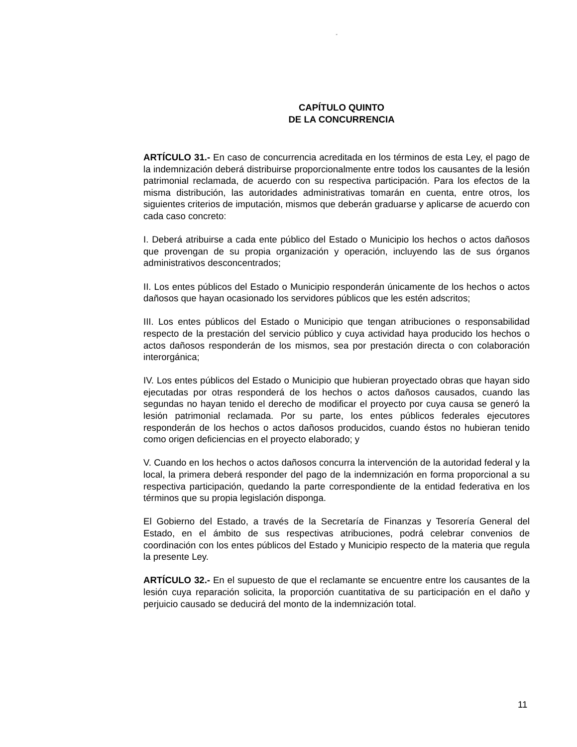“
CAPÍTULO QUINTO
DE LA CONCURRENCIA
ARTÍCULO 31.- En caso de concurrencia acreditada en los términos de esta Ley, el pago de la indemnización deberá distribuirse proporcionalmente entre todos los causantes de la lesión patrimonial reclamada, de acuerdo con su respectiva participación. Para los efectos de la misma distribución, las autoridades administrativas tomarán en cuenta, entre otros, los siguientes criterios de imputación, mismos que deberán graduarse y aplicarse de acuerdo con cada caso concreto:
I. Deberá atribuirse a cada ente público del Estado o Municipio los hechos o actos dañosos que provengan de su propia organización y operación, incluyendo las de sus órganos administrativos desconcentrados;
II. Los entes públicos del Estado o Municipio responderán únicamente de los hechos o actos dañosos que hayan ocasionado los servidores públicos que les estén adscritos;
III. Los entes públicos del Estado o Municipio que tengan atribuciones o responsabilidad respecto de la prestación del servicio público y cuya actividad haya producido los hechos o actos dañosos responderán de los mismos, sea por prestación directa o con colaboración interorgánica;
IV. Los entes públicos del Estado o Municipio que hubieran proyectado obras que hayan sido ejecutadas por otras responderá de los hechos o actos dañosos causados, cuando las segundas no hayan tenido el derecho de modificar el proyecto por cuya causa se generó la lesión patrimonial reclamada. Por su parte, los entes públicos federales ejecutores responderán de los hechos o actos dañosos producidos, cuando éstos no hubieran tenido como origen deficiencias en el proyecto elaborado; y
V. Cuando en los hechos o actos dañosos concurra la intervención de la autoridad federal y la local, la primera deberá responder del pago de la indemnización en forma proporcional a su respectiva participación, quedando la parte correspondiente de la entidad federativa en los términos que su propia legislación disponga.
El Gobierno del Estado, a través de la Secretaría de Finanzas y Tesorería General del Estado, en el ámbito de sus respectivas atribuciones, podrá celebrar convenios de coordinación con los entes públicos del Estado y Municipio respecto de la materia que regula la presente Ley.
ARTÍCULO 32.- En el supuesto de que el reclamante se encuentre entre los causantes de la lesión cuya reparación solicita, la proporción cuantitativa de su participación en el daño y perjuicio causado se deducirá del monto de la indemnización total.
11